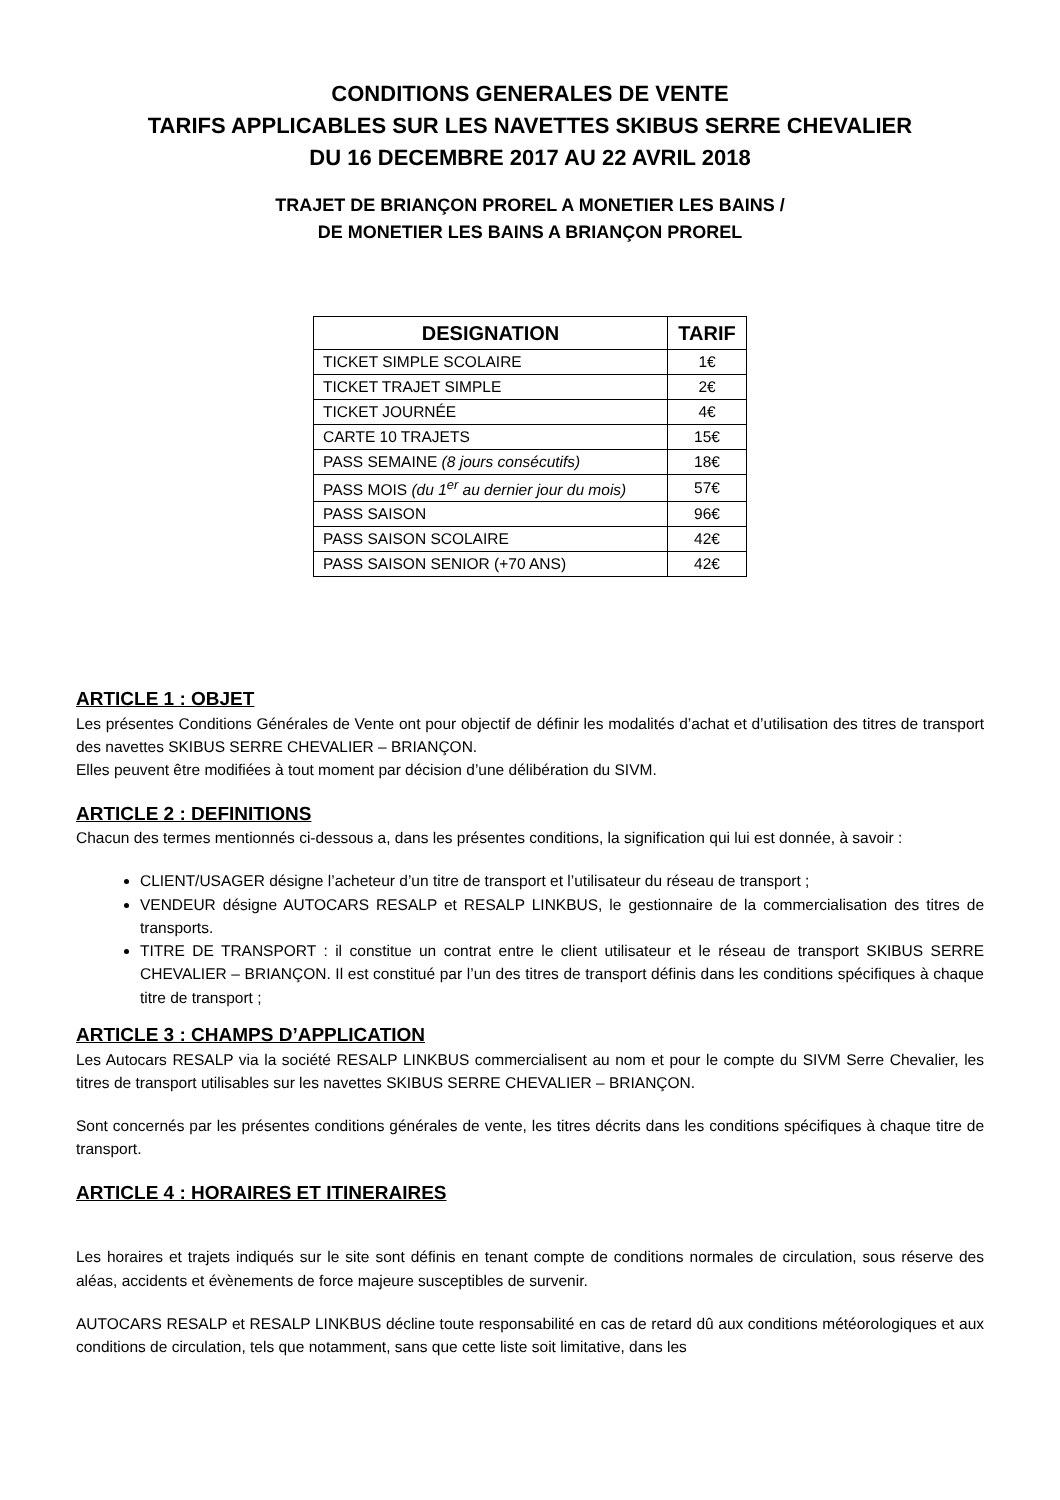CONDITIONS GENERALES DE VENTE
TARIFS APPLICABLES SUR LES NAVETTES SKIBUS SERRE CHEVALIER
DU 16 DECEMBRE 2017 AU 22 AVRIL 2018
TRAJET DE BRIANÇON PROREL A MONETIER LES BAINS /
DE MONETIER LES BAINS A BRIANÇON PROREL
| DESIGNATION | TARIF |
| --- | --- |
| TICKET SIMPLE SCOLAIRE | 1€ |
| TICKET TRAJET SIMPLE | 2€ |
| TICKET JOURNÉE | 4€ |
| CARTE 10 TRAJETS | 15€ |
| PASS SEMAINE (8 jours consécutifs) | 18€ |
| PASS MOIS (du 1<sup>er</sup> au dernier jour du mois) | 57€ |
| PASS SAISON | 96€ |
| PASS SAISON SCOLAIRE | 42€ |
| PASS SAISON SENIOR (+70 ANS) | 42€ |
ARTICLE 1 : OBJET
Les présentes Conditions Générales de Vente ont pour objectif de définir les modalités d’achat et d’utilisation des titres de transport des navettes SKIBUS SERRE CHEVALIER – BRIANÇON.
Elles peuvent être modifiées à tout moment par décision d’une délibération du SIVM.
ARTICLE 2 : DEFINITIONS
Chacun des termes mentionnés ci-dessous a, dans les présentes conditions, la signification qui lui est donnée, à savoir :
CLIENT/USAGER désigne l’acheteur d’un titre de transport et l’utilisateur du réseau de transport ;
VENDEUR désigne AUTOCARS RESALP et RESALP LINKBUS, le gestionnaire de la commercialisation des titres de transports.
TITRE DE TRANSPORT : il constitue un contrat entre le client utilisateur et le réseau de transport SKIBUS SERRE CHEVALIER – BRIANÇON. Il est constitué par l’un des titres de transport définis dans les conditions spécifiques à chaque titre de transport ;
ARTICLE 3 : CHAMPS D’APPLICATION
Les Autocars RESALP via la société RESALP LINKBUS commercialisent au nom et pour le compte du SIVM Serre Chevalier, les titres de transport utilisables sur les navettes SKIBUS SERRE CHEVALIER – BRIANÇON.
Sont concernés par les présentes conditions générales de vente, les titres décrits dans les conditions spécifiques à chaque titre de transport.
ARTICLE 4 : HORAIRES ET ITINERAIRES
Les horaires et trajets indiqués sur le site sont définis en tenant compte de conditions normales de circulation, sous réserve des aléas, accidents et évènements de force majeure susceptibles de survenir.
AUTOCARS RESALP et RESALP LINKBUS décline toute responsabilité en cas de retard dû aux conditions météorologiques et aux conditions de circulation, tels que notamment, sans que cette liste soit limitative, dans les